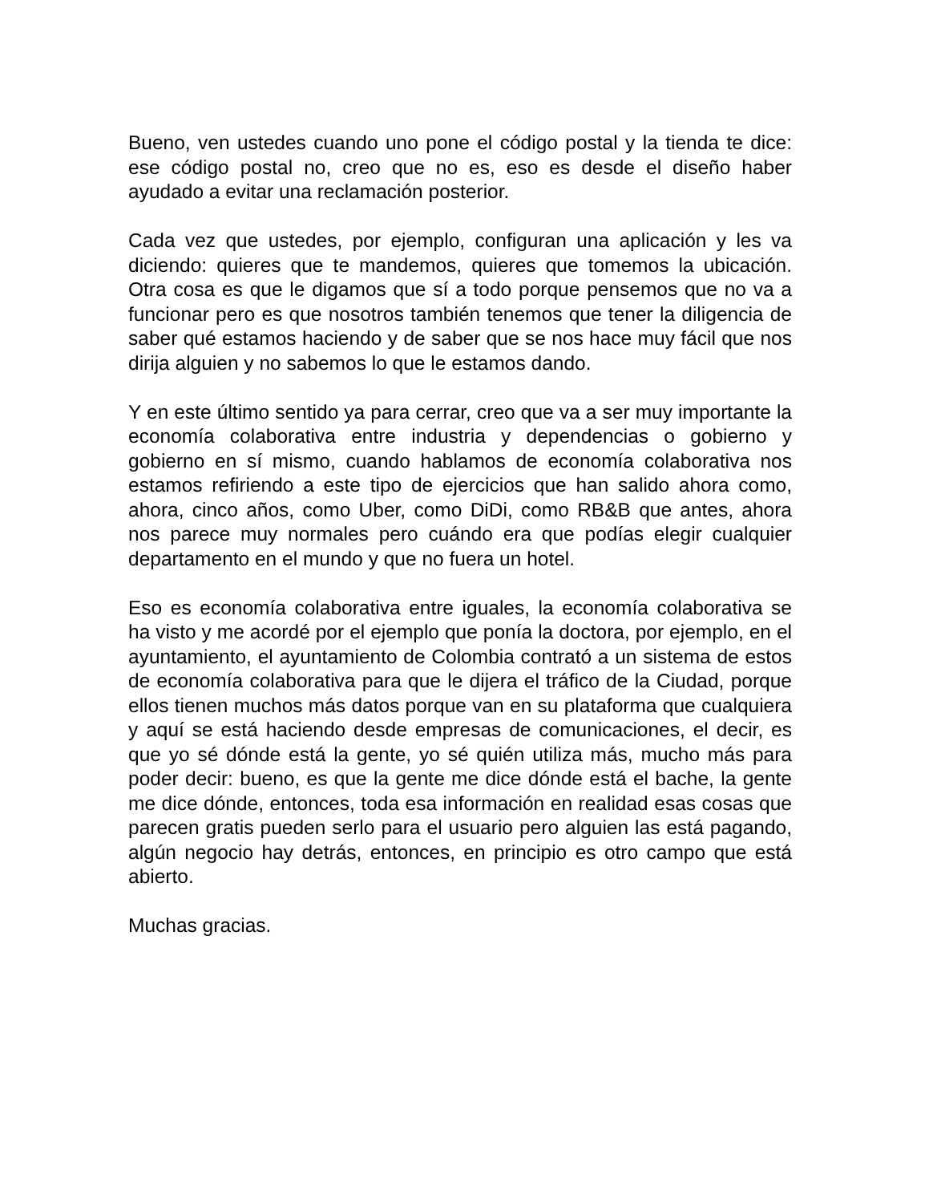Bueno, ven ustedes cuando uno pone el código postal y la tienda te dice: ese código postal no, creo que no es, eso es desde el diseño haber ayudado a evitar una reclamación posterior.
Cada vez que ustedes, por ejemplo, configuran una aplicación y les va diciendo: quieres que te mandemos, quieres que tomemos la ubicación. Otra cosa es que le digamos que sí a todo porque pensemos que no va a funcionar pero es que nosotros también tenemos que tener la diligencia de saber qué estamos haciendo y de saber que se nos hace muy fácil que nos dirija alguien y no sabemos lo que le estamos dando.
Y en este último sentido ya para cerrar, creo que va a ser muy importante la economía colaborativa entre industria y dependencias o gobierno y gobierno en sí mismo, cuando hablamos de economía colaborativa nos estamos refiriendo a este tipo de ejercicios que han salido ahora como, ahora, cinco años, como Uber, como DiDi, como RB&B que antes, ahora nos parece muy normales pero cuándo era que podías elegir cualquier departamento en el mundo y que no fuera un hotel.
Eso es economía colaborativa entre iguales, la economía colaborativa se ha visto y me acordé por el ejemplo que ponía la doctora, por ejemplo, en el ayuntamiento, el ayuntamiento de Colombia contrató a un sistema de estos de economía colaborativa para que le dijera el tráfico de la Ciudad, porque ellos tienen muchos más datos porque van en su plataforma que cualquiera y aquí se está haciendo desde empresas de comunicaciones, el decir, es que yo sé dónde está la gente, yo sé quién utiliza más, mucho más para poder decir: bueno, es que la gente me dice dónde está el bache, la gente me dice dónde, entonces, toda esa información en realidad esas cosas que parecen gratis pueden serlo para el usuario pero alguien las está pagando, algún negocio hay detrás, entonces, en principio es otro campo que está abierto.
Muchas gracias.